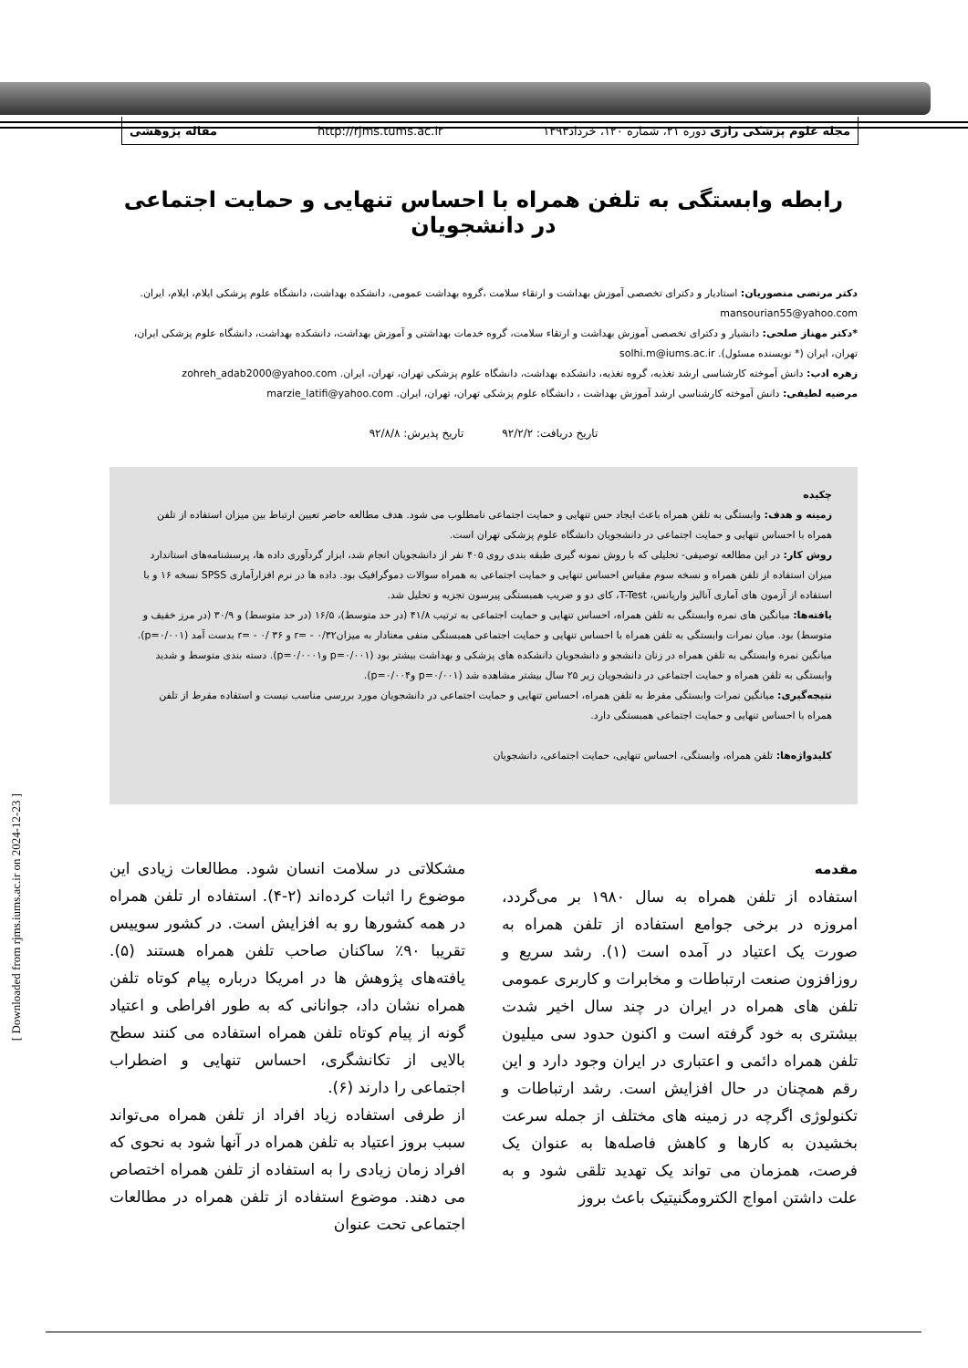مجله علوم پزشکی رازی دوره ۲۱، شماره ۱۲۰، خرداد۱۳۹۳ http://rjms.tums.ac.ir مقاله پژوهشی
رابطه وابستگی به تلفن همراه با احساس تنهایی و حمایت اجتماعی در دانشجویان
دکتر مرتضی منصوریان: استادیار و دکترای تخصصی آموزش بهداشت و ارتقاء سلامت ،گروه بهداشت عمومی، دانشکده بهداشت، دانشگاه علوم پزشکی ایلام، ایلام، ایران. mansourian55@yahoo.com
*دکتر مهناز صلحی: دانشیار و دکترای تخصصی آموزش بهداشت و ارتقاء سلامت، گروه خدمات بهداشتی و آموزش بهداشت، دانشکده بهداشت، دانشگاه علوم پزشکی ایران، تهران، ایران (* نویسنده مسئول). solhi.m@iums.ac.ir
زهره ادب: دانش آموخته کارشناسی ارشد تغذیه، گروه تغذیه، دانشکده بهداشت، دانشگاه علوم پزشکی تهران، تهران، ایران. zohreh_adab2000@yahoo.com
مرضیه لطیفی: دانش آموخته کارشناسی ارشد آموزش بهداشت ، دانشگاه علوم پزشکی تهران، تهران، ایران. marzie_latifi@yahoo.com
تاریخ دریافت: ۹۲/۲/۲ تاریخ پذیرش: ۹۲/۸/۸
چکیده
زمینه و هدف: وابستگی به تلفن همراه باعث ایجاد حس تنهایی و حمایت اجتماعی نامطلوب می شود. هدف مطالعه حاضر تعیین ارتباط بین میزان استفاده از تلفن همراه با احساس تنهایی و حمایت اجتماعی در دانشجویان دانشگاه علوم پزشکی تهران است.
روش کار: در این مطالعه توصیفی- تحلیلی که با روش نمونه گیری طبقه بندی روی ۴۰۵ نفر از دانشجویان انجام شد، ابزار گردآوری داده ها، پرسشنامه‌های استاندارد میزان استفاده از تلفن همراه و نسخه سوم مقیاس احساس تنهایی و حمایت اجتماعی به همراه سوالات دموگرافیک بود. داده ها در نرم افزارآماری SPSS نسخه ۱۶ و با استفاده از آزمون های آماری آنالیز واریانس، T-Test، کای دو و ضریب همبستگی پیرسون تجزیه و تحلیل شد.
یافته‌ها: میانگین های نمره وابستگی به تلفن همراه، احساس تنهایی و حمایت اجتماعی به ترتیب ۴۱/۸ (در حد متوسط)، ۱۶/۵ (در حد متوسط) و ۳۰/۹ (در مرز خفیف و متوسط) بود. میان نمرات وابستگی به تلفن همراه با احساس تنهایی و حمایت اجتماعی همبستگی منفی معنادار به میزان۰/۳۲ - =r و ۳۶ /۰ - =r بدست آمد (p=۰/۰۰۱). میانگین نمره وابستگی به تلفن همراه در زنان دانشجو و دانشجویان دانشکده های پزشکی و بهداشت بیشتر بود (p=۰/۰۰۱ وp=۰/۰۰۰۱). دسته بندی متوسط و شدید وابستگی به تلفن همراه و حمایت اجتماعی در دانشجویان زیر ۲۵ سال بیشتر مشاهده شد (p=۰/۰۰۱ وp=۰/۰۰۴).
نتیجه‌گیری: میانگین نمرات وابستگی مفرط به تلفن همراه، احساس تنهایی و حمایت اجتماعی در دانشجویان مورد بررسی مناسب نیست و استفاده مفرط از تلفن همراه با احساس تنهایی و حمایت اجتماعی همبستگی دارد.
کلیدواژه‌ها: تلفن همراه، وابستگی، احساس تنهایی، حمایت اجتماعی، دانشجویان
مقدمه
استفاده از تلفن همراه به سال ۱۹۸۰ بر می‌گردد، امروزه در برخی جوامع استفاده از تلفن همراه به صورت یک اعتیاد در آمده است (۱). رشد سریع و روزافزون صنعت ارتباطات و مخابرات و کاربری عمومی تلفن های همراه در ایران در چند سال اخیر شدت بیشتری به خود گرفته است و اکنون حدود سی میلیون تلفن همراه دائمی و اعتباری در ایران وجود دارد و این رقم همچنان در حال افزایش است. رشد ارتباطات و تکنولوژی اگرچه در زمینه های مختلف از جمله سرعت بخشیدن به کارها و کاهش فاصله‌ها به عنوان یک فرصت، همزمان می تواند یک تهدید تلقی شود و به علت داشتن امواج الکترومگنیتیک باعث بروز
مشکلاتی در سلامت انسان شود. مطالعات زیادی این موضوع را اثبات کرده‌اند (۲-۴). استفاده ار تلفن همراه در همه کشورها رو به افزایش است. در کشور سوییس تقریبا ۹۰٪ ساکنان صاحب تلفن همراه هستند (۵). یافته‌های پژوهش ها در امریکا درباره پیام کوتاه تلفن همراه نشان داد، جوانانی که به طور افراطی و اعتیاد گونه از پیام کوتاه تلفن همراه استفاده می کنند سطح بالایی از تکانشگری، احساس تنهایی و اضطراب اجتماعی را دارند (۶).
از طرفی استفاده زیاد افراد از تلفن همراه می‌تواند سبب بروز اعتیاد به تلفن همراه در آنها شود به نحوی که افراد زمان زیادی را به استفاده از تلفن همراه اختصاص می دهند. موضوع استفاده از تلفن همراه در مطالعات اجتماعی تحت عنوان
[ Downloaded from rjms.iums.ac.ir on 2024-12-23 ]